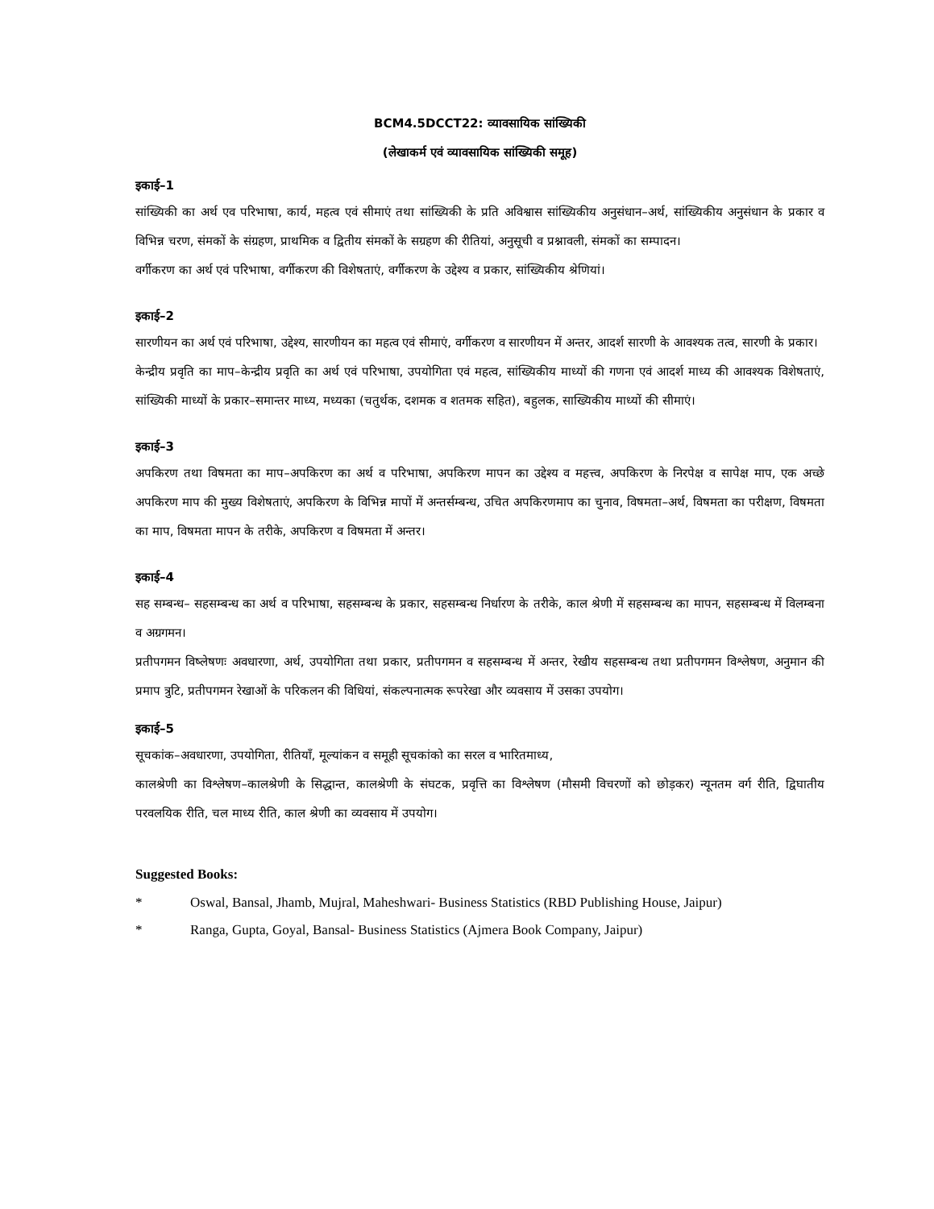BCM4.5DCCT22: व्यावसायिक सांख्यिकी
(लेखाकर्म एवं व्यावसायिक सांख्यिकी समूह)
इकाई–1
सांख्यिकी का अर्थ एव परिभाषा, कार्य, महत्व एवं सीमाएं तथा सांख्यिकी के प्रति अविश्वास सांख्यिकीय अनुसंधान–अर्थ, सांख्यिकीय अनुसंधान के प्रकार व विभिन्न चरण, संमकों के संग्रहण, प्राथमिक व द्वितीय संमकों के सग्रहण की रीतियां, अनुसूची व प्रश्नावली, संमकों का सम्पादन।
वर्गीकरण का अर्थ एवं परिभाषा, वर्गीकरण की विशेषताएं, वर्गीकरण के उद्देश्य व प्रकार, सांख्यिकीय श्रेणियां।
इकाई–2
सारणीयन का अर्थ एवं परिभाषा, उद्देश्य, सारणीयन का महत्व एवं सीमाएं, वर्गीकरण व सारणीयन में अन्तर, आदर्श सारणी के आवश्यक तत्व, सारणी के प्रकार।
केन्द्रीय प्रवृति का माप–केन्द्रीय प्रवृति का अर्थ एवं परिभाषा, उपयोगिता एवं महत्व, सांख्यिकीय माध्यों की गणना एवं आदर्श माध्य की आवश्यक विशेषताएं, सांख्यिकी माध्यों के प्रकार–समान्तर माध्य, मध्यका (चतुर्थक, दशमक व शतमक सहित), बहुलक, साख्यिकीय माध्यों की सीमाएं।
इकाई–3
अपकिरण तथा विषमता का माप–अपकिरण का अर्थ व परिभाषा, अपकिरण मापन का उद्देश्य व महत्त्व, अपकिरण के निरपेक्ष व सापेक्ष माप, एक अच्छे अपकिरण माप की मुख्य विशेषताएं, अपकिरण के विभिन्न मापों में अन्तर्सम्बन्ध, उचित अपकिरणमाप का चुनाव, विषमता–अर्थ, विषमता का परीक्षण, विषमता का माप, विषमता मापन के तरीके, अपकिरण व विषमता में अन्तर।
इकाई–4
सह सम्बन्ध– सहसम्बन्ध का अर्थ व परिभाषा, सहसम्बन्ध के प्रकार, सहसम्बन्ध निर्धारण के तरीके, काल श्रेणी में सहसम्बन्ध का मापन, सहसम्बन्ध में विलम्बना व अग्रगमन।
प्रतीपगमन विष्लेषणः अवधारणा, अर्थ, उपयोगिता तथा प्रकार, प्रतीपगमन व सहसम्बन्ध में अन्तर, रेखीय सहसम्बन्ध तथा प्रतीपगमन विश्लेषण, अनुमान की प्रमाप त्रुटि, प्रतीपगमन रेखाओं के परिकलन की विधियां, संकल्पनात्मक रूपरेखा और व्यवसाय में उसका उपयोग।
इकाई–5
सूचकांक–अवधारणा, उपयोगिता, रीतियाँ, मूल्यांकन व समूही सूचकांको का सरल व भारितमाध्य,
कालश्रेणी का विश्लेषण–कालश्रेणी के सिद्धान्त, कालश्रेणी के संघटक, प्रवृत्ति का विश्लेषण (मौसमी विचरणों को छोड़कर) न्यूनतम वर्ग रीति, द्विघातीय परवलयिक रीति, चल माध्य रीति, काल श्रेणी का व्यवसाय में उपयोग।
Suggested Books:
* Oswal, Bansal, Jhamb, Mujral, Maheshwari- Business Statistics (RBD Publishing House, Jaipur)
* Ranga, Gupta, Goyal, Bansal- Business Statistics (Ajmera Book Company, Jaipur)